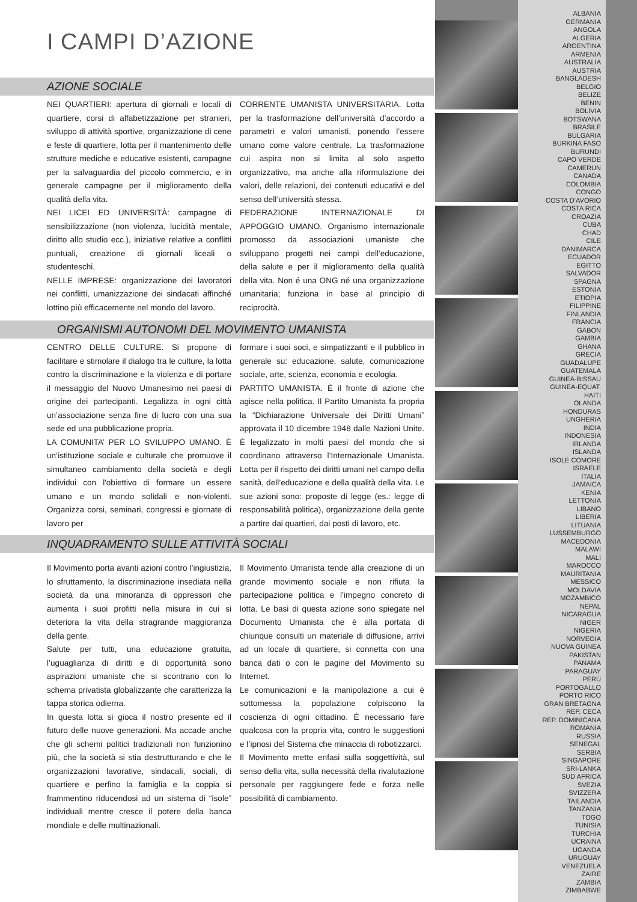I CAMPI D’AZIONE
AZIONE SOCIALE
NEI QUARTIERI: apertura di giornali e locali di quartiere, corsi di alfabetizzazione per stranieri, sviluppo di attività sportive, organizzazione di cene e feste di quartiere, lotta per il mantenimento delle strutture mediche e educative esistenti, campagne per la salvaguardia del piccolo commercio, e in generale campagne per il miglioramento della qualità della vita.
NEI LICEI ED UNIVERSITÀ: campagne di sensibilizzazione (non violenza, lucidità mentale, diritto allo studio ecc.), iniziative relative a conflitti puntuali, creazione di giornali liceali o studenteschi.
NELLE IMPRESE: organizzazione dei lavoratori nei conflitti, umanizzazione dei sindacati affinché lottino più efficacemente nel mondo del lavoro.
CORRENTE UMANISTA UNIVERSITARIA. Lotta per la trasformazione dell’università d’accordo a parametri e valori umanisti, ponendo l’essere umano come valore centrale. La trasformazione cui aspira non si limita al solo aspetto organizzativo, ma anche alla riformulazione dei valori, delle relazioni, dei contenuti educativi e del senso dell’università stessa.
FEDERAZIONE INTERNAZIONALE DI APPOGGIO UMANO. Organismo internazionale promosso da associazioni umaniste che sviluppano progetti nei campi dell'educazione, della salute e per il miglioramento della qualità della vita. Non é una ONG né una organizzazione umanitaria; funziona in base al principio di reciprocità.
ORGANISMI AUTONOMI DEL MOVIMENTO UMANISTA
CENTRO DELLE CULTURE. Si propone di facilitare e stimolare il dialogo tra le culture, la lotta contro la discriminazione e la violenza e di portare il messaggio del Nuovo Umanesimo nei paesi di origine dei partecipanti. Legalizza in ogni città un’associazione senza fine di lucro con una sua sede ed una pubblicazione propria.
LA COMUNITA’ PER LO SVILUPPO UMANO. È un’istituzione sociale e culturale che promuove il simultaneo cambiamento della società e degli individui con l'obiettivo di formare un essere umano e un mondo solidali e non-violenti. Organizza corsi, seminari, congressi e giornate di lavoro per
formare i suoi soci, e simpatizzanti e il pubblico in generale su: educazione, salute, comunicazione sociale, arte, scienza, economia e ecologia.
PARTITO UMANISTA. È il fronte di azione che agisce nella politica. Il Partito Umanista fa propria la “Dichiarazione Universale dei Diritti Umani” approvata il 10 dicembre 1948 dalle Nazioni Unite. È legalizzato in molti paesi del mondo che si coordinano attraverso l’Internazionale Umanista. Lotta per il rispetto dei diritti umani nel campo della sanità, dell’educazione e della qualità della vita. Le sue azioni sono: proposte di legge (es.: legge di responsabilità politica), organizzazione della gente a partire dai quartieri, dai posti di lavoro, etc.
INQUADRAMENTO SULLE ATTIVITÀ SOCIALI
Il Movimento porta avanti azioni contro l’ingiustizia, lo sfruttamento, la discriminazione insediata nella società da una minoranza di oppressori che aumenta i suoi profitti nella misura in cui si deteriora la vita della stragrande maggioranza della gente.
Salute per tutti, una educazione gratuita, l’uguaglianza di diritti e di opportunità sono aspirazioni umaniste che si scontrano con lo schema privatista globalizzante che caratterizza la tappa storica odierna.
In questa lotta si gioca il nostro presente ed il futuro delle nuove generazioni. Ma accade anche che gli schemi politici tradizionali non funzionino più, che la società si stia destrutturando e che le organizzazioni lavorative, sindacali, sociali, di quartiere e perfino la famiglia e la coppia si frammentino riducendosi ad un sistema di “isole” individuali mentre cresce il potere della banca mondiale e delle multinazionali.
Il Movimento Umanista tende alla creazione di un grande movimento sociale e non rifiuta la partecipazione politica e l’impegno concreto di lotta. Le basi di questa azione sono spiegate nel Documento Umanista che è alla portata di chiunque consulti un materiale di diffusione, arrivi ad un locale di quartiere, si connetta con una banca dati o con le pagine del Movimento su Internet.
Le comunicazioni e la manipolazione a cui è sottomessa la popolazione colpiscono la coscienza di ogni cittadino. É necessario fare qualcosa con la propria vita, contro le suggestioni e l’ipnosi del Sistema che minaccia di robotizzarci.
Il Movimento mette enfasi sulla soggettività, sul senso della vita, sulla necessità della rivalutazione personale per raggiungere fede e forza nelle possibilità di cambiamento.
ALBANIA
GERMANIA
ANGOLA
ALGERIA
ARGENTINA
ARMENIA
AUSTRALIA
AUSTRIA
BANGLADESH
BELGIO
BELIZE
BENIN
BOLIVIA
BOTSWANA
BRASILE
BULGARIA
BURKINA FASO
BURUNDI
CAPO VERDE
CAMERUN
CANADA
COLOMBIA
CONGO
COSTA D’AVORIO
COSTA RICA
CROAZIA
CUBA
CHAD
CILE
DANIMARCA
ECUADOR
EGITTO
SALVADOR
SPAGNA
ESTONIA
ETIOPIA
FILIPPINE
FINLANDIA
FRANCIA
GABON
GAMBIA
GHANA
GRECIA
GUADALUPE
GUATEMALA
GUINEA-BISSAU
GUINEA-EQUAT.
HAITI
OLANDA
HONDURAS
UNGHERIA
INDIA
INDONESIA
IRLANDA
ISLANDA
ISOLE COMORE
ISRAELE
ITALIA
JAMAICA
KENIA
LETTONIA
LIBANO
LIBERIA
LITUANIA
LUSSEMBURGO
MACEDONIA
MALAWI
MALI
MAROCCO
MAURITANIA
MESSICO
MOLDAVIA
MOZAMBICO
NEPAL
NICARAGUA
NIGER
NIGERIA
NORVEGIA
NUOVA GUINEA
PAKISTAN
PANAMA
PARAGUAY
PERÚ
PORTOGALLO
PORTO RICO
GRAN BRETAGNA
REP. CECA
REP. DOMINICANA
ROMANIA
RUSSIA
SENEGAL
SERBIA
SINGAPORE
SRI-LANKA
SUD AFRICA
SVEZIA
SVIZZERA
TAILANDIA
TANZANIA
TOGO
TUNISIA
TURCHIA
UCRAINA
UGANDA
URUGUAY
VENEZUELA
ZAIRE
ZAMBIA
ZIMBABWE